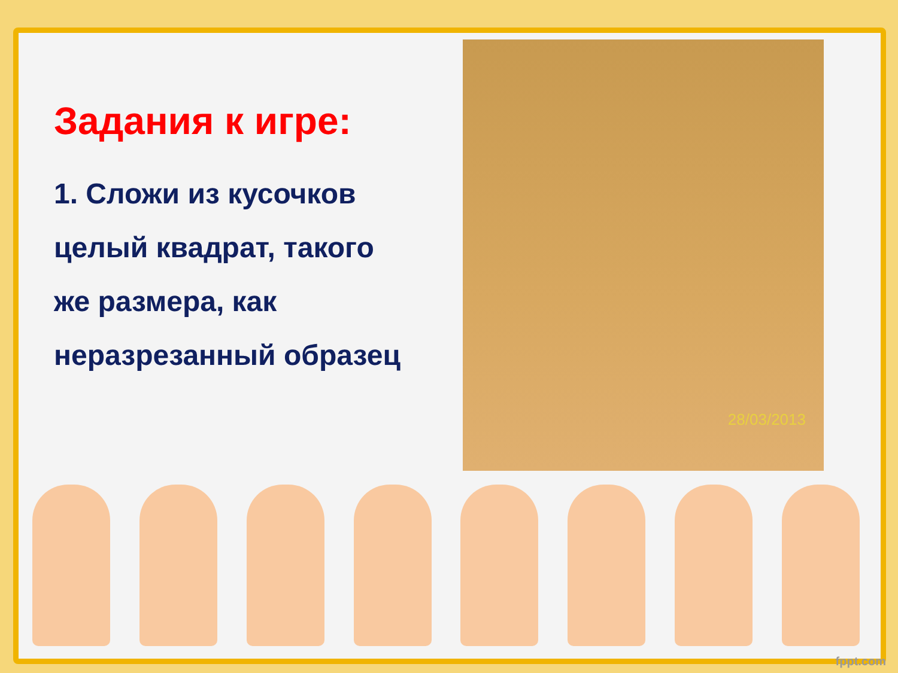Задания к игре:
1. Сложи из кусочков целый квадрат, такого же размера, как неразрезанный образец
28/03/2013
fppt.com